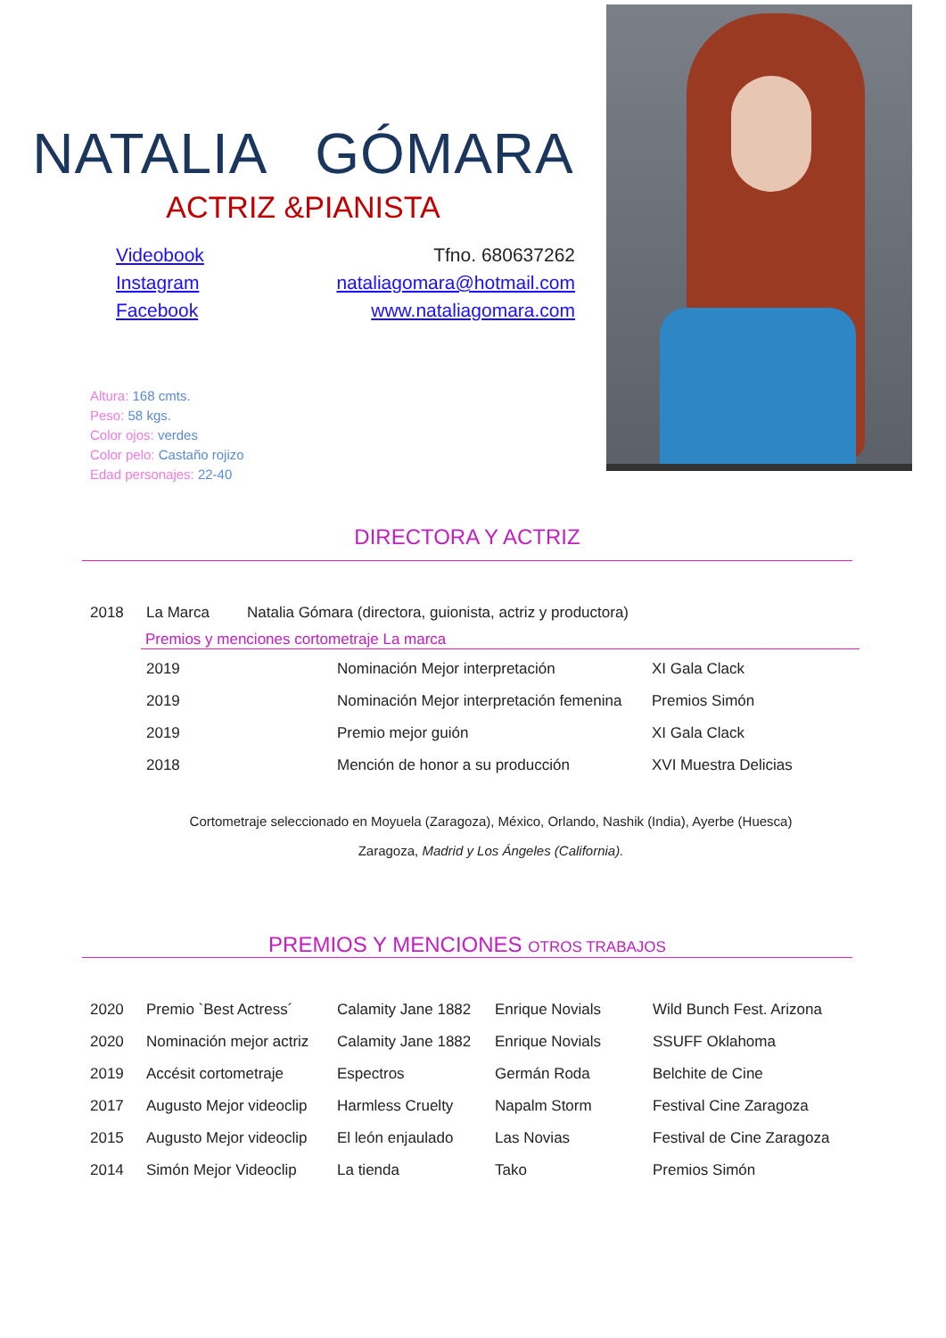NATALIA GÓMARA
ACTRIZ &PIANISTA
Videobook
Instagram
Facebook
Tfno. 680637262
nataliagomara@hotmail.com
www.nataliagomara.com
Altura: 168 cmts.
Peso: 58 kgs.
Color ojos: verdes
Color pelo: Castaño rojizo
Edad personajes: 22-40
DIRECTORA Y ACTRIZ
| 2018 | La Marca | Natalia Gómara (directora, guionista, actriz y productora) |
Premios y menciones cortometraje La marca
| 2019 | Nominación Mejor interpretación | XI Gala Clack |
| 2019 | Nominación Mejor interpretación femenina | Premios Simón |
| 2019 | Premio mejor guión | XI Gala Clack |
| 2018 | Mención de honor a su producción | XVI Muestra Delicias |
Cortometraje seleccionado en Moyuela (Zaragoza), México, Orlando, Nashik (India), Ayerbe (Huesca)
Zaragoza, Madrid y Los Ángeles (California).
PREMIOS Y MENCIONES OTROS TRABAJOS
| 2020 | Premio `Best Actress´ | Calamity Jane 1882 | Enrique Novials | Wild Bunch Fest. Arizona |
| 2020 | Nominación mejor actriz | Calamity Jane 1882 | Enrique Novials | SSUFF Oklahoma |
| 2019 | Accésit cortometraje | Espectros | Germán Roda | Belchite de Cine |
| 2017 | Augusto Mejor videoclip | Harmless Cruelty | Napalm Storm | Festival Cine Zaragoza |
| 2015 | Augusto Mejor videoclip | El león enjaulado | Las Novias | Festival de Cine Zaragoza |
| 2014 | Simón Mejor Videoclip | La tienda | Tako | Premios Simón |